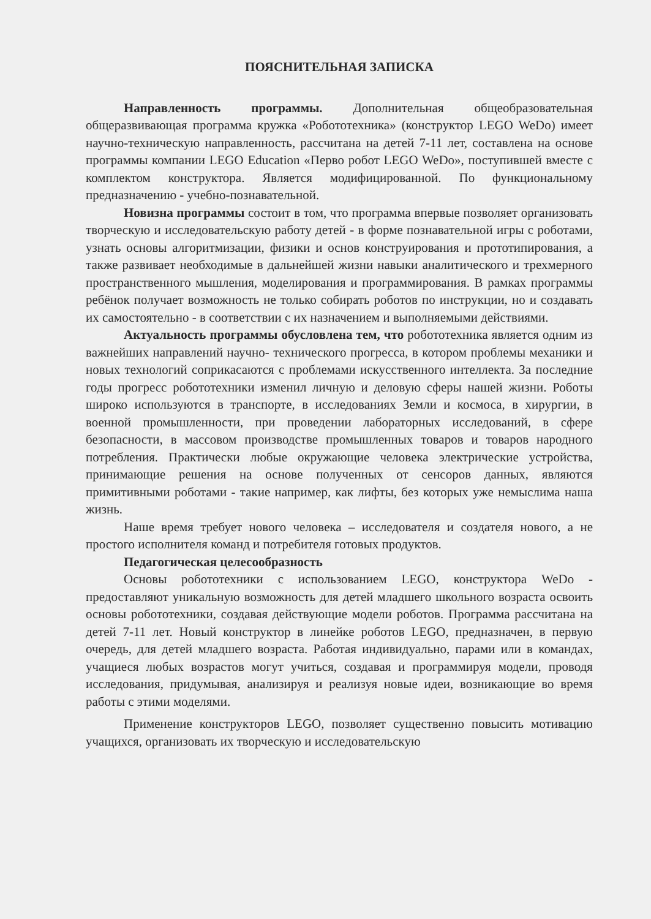ПОЯСНИТЕЛЬНАЯ ЗАПИСКА
Направленность программы. Дополнительная общеобразовательная общеразвивающая программа кружка «Робототехника» (конструктор LEGO WeDo) имеет научно-техническую направленность, рассчитана на детей 7-11 лет, составлена на основе программы компании LEGO Education «Перво робот LEGO WeDo», поступившей вместе с комплектом конструктора. Является модифицированной. По функциональному предназначению - учебно-познавательной.
Новизна программы состоит в том, что программа впервые позволяет организовать творческую и исследовательскую работу детей - в форме познавательной игры с роботами, узнать основы алгоритмизации, физики и основ конструирования и прототипирования, а также развивает необходимые в дальнейшей жизни навыки аналитического и трехмерного пространственного мышления, моделирования и программирования. В рамках программы ребёнок получает возможность не только собирать роботов по инструкции, но и создавать их самостоятельно - в соответствии с их назначением и выполняемыми действиями.
Актуальность программы обусловлена тем, что робототехника является одним из важнейших направлений научно- технического прогресса, в котором проблемы механики и новых технологий соприкасаются с проблемами искусственного интеллекта. За последние годы прогресс робототехники изменил личную и деловую сферы нашей жизни. Роботы широко используются в транспорте, в исследованиях Земли и космоса, в хирургии, в военной промышленности, при проведении лабораторных исследований, в сфере безопасности, в массовом производстве промышленных товаров и товаров народного потребления. Практически любые окружающие человека электрические устройства, принимающие решения на основе полученных от сенсоров данных, являются примитивными роботами - такие например, как лифты, без которых уже немыслима наша жизнь.
Наше время требует нового человека – исследователя и создателя нового, а не простого исполнителя команд и потребителя готовых продуктов.
Педагогическая целесообразность
Основы робототехники с использованием LEGO, конструктора WeDo - предоставляют уникальную возможность для детей младшего школьного возраста освоить основы робототехники, создавая действующие модели роботов. Программа рассчитана на детей 7-11 лет. Новый конструктор в линейке роботов LEGO, предназначен, в первую очередь, для детей младшего возраста. Работая индивидуально, парами или в командах, учащиеся любых возрастов могут учиться, создавая и программируя модели, проводя исследования, придумывая, анализируя и реализуя новые идеи, возникающие во время работы с этими моделями.
Применение конструкторов LEGO, позволяет существенно повысить мотивацию учащихся, организовать их творческую и исследовательскую